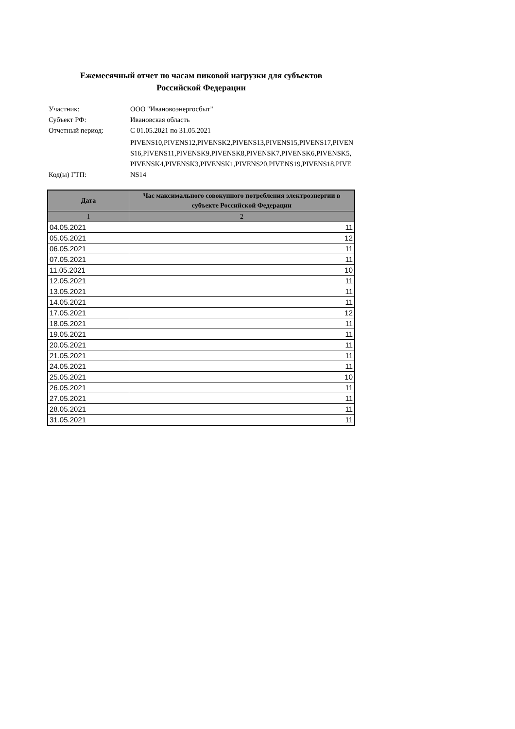Ежемесячный отчет по часам пиковой нагрузки для субъектов
Российской Федерации
Участник:
ООО "Ивановоэнергосбыт"
Субъект РФ:
Ивановская область
Отчетный период:
С 01.05.2021 по 31.05.2021
Код(ы) ГТП:
PIVENS10,PIVENS12,PIVENSK2,PIVENS13,PIVENS15,PIVENS17,PIVENS16,PIVENS11,PIVENSK9,PIVENSK8,PIVENSK7,PIVENSK6,PIVENSK5,PIVENSK4,PIVENSK3,PIVENSK1,PIVENS20,PIVENS19,PIVENS18,PIVENS14
| Дата | Час максимального совокупного потребления электроэнергии в субъекте Российской Федерации |
| --- | --- |
| 1 | 2 |
| 04.05.2021 | 11 |
| 05.05.2021 | 12 |
| 06.05.2021 | 11 |
| 07.05.2021 | 11 |
| 11.05.2021 | 10 |
| 12.05.2021 | 11 |
| 13.05.2021 | 11 |
| 14.05.2021 | 11 |
| 17.05.2021 | 12 |
| 18.05.2021 | 11 |
| 19.05.2021 | 11 |
| 20.05.2021 | 11 |
| 21.05.2021 | 11 |
| 24.05.2021 | 11 |
| 25.05.2021 | 10 |
| 26.05.2021 | 11 |
| 27.05.2021 | 11 |
| 28.05.2021 | 11 |
| 31.05.2021 | 11 |